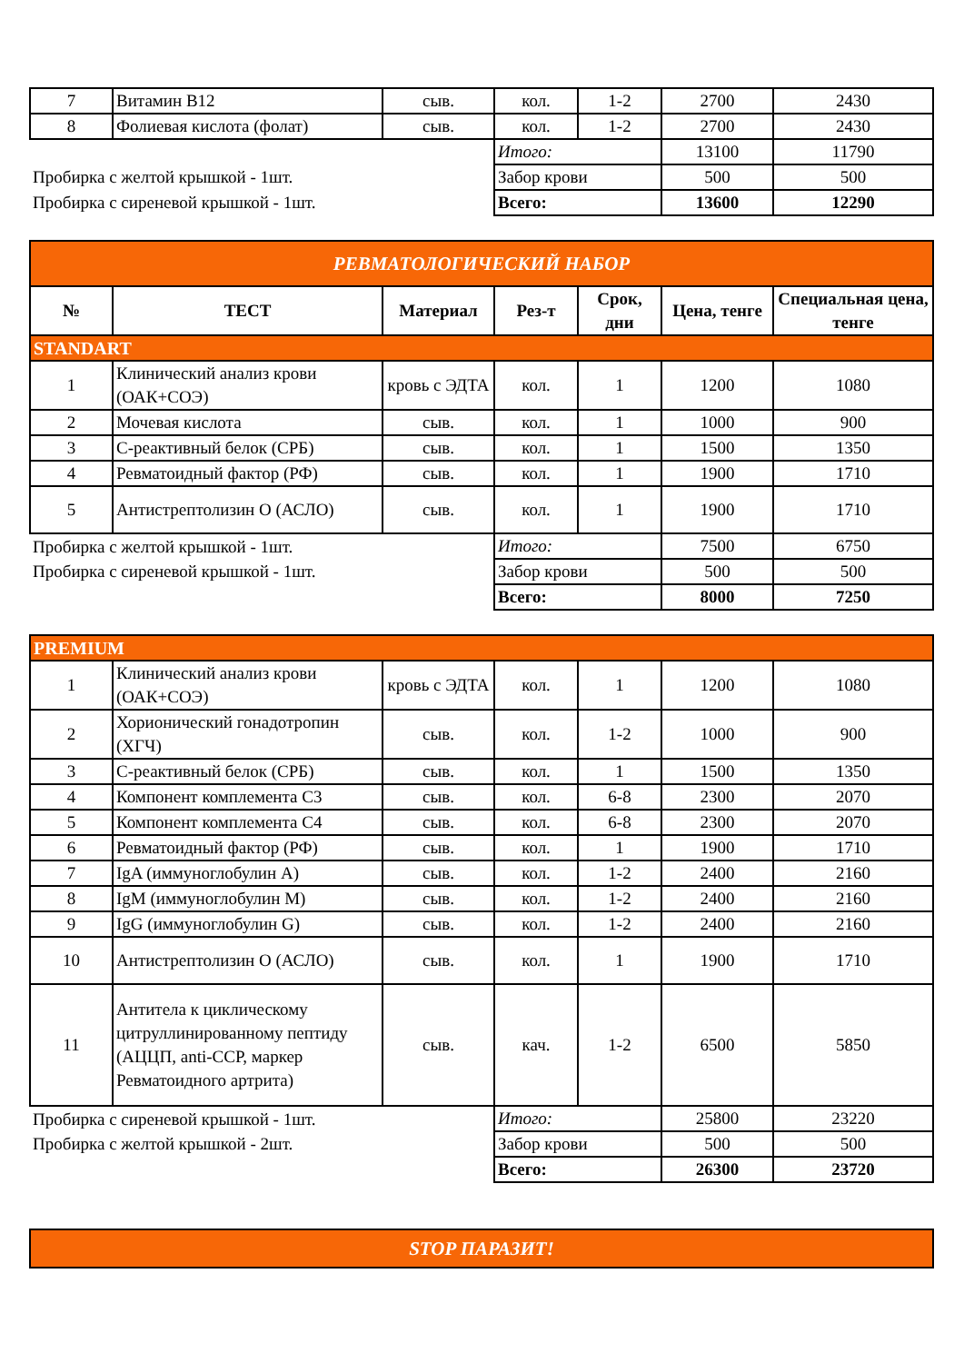| 7 | Витамин B12 | сыв. | кол. | 1-2 | 2700 | 2430 |
| 8 | Фолиевая кислота (фолат) | сыв. | кол. | 1-2 | 2700 | 2430 |
| | | | Итого: | | 13100 | 11790 |
| Пробирка с желтой крышкой - 1шт. | | | Забор крови | | 500 | 500 |
| Пробирка с сиреневой крышкой - 1шт. | | | Всего: | | 13600 | 12290 |
| РЕВМАТОЛОГИЧЕСКИЙ НАБОР | | | | | | |
| № | ТЕСТ | Материал | Рез-т | Срок, дни | Цена, тенге | Специальная цена, тенге |
| STANDART | | | | | | |
| 1 | Клинический анализ крови (ОАК+СОЭ) | кровь с ЭДТА | кол. | 1 | 1200 | 1080 |
| 2 | Мочевая кислота | сыв. | кол. | 1 | 1000 | 900 |
| 3 | С-реактивный белок (СРБ) | сыв. | кол. | 1 | 1500 | 1350 |
| 4 | Ревматоидный фактор (РФ) | сыв. | кол. | 1 | 1900 | 1710 |
| 5 | Антистрептолизин О (АСЛО) | сыв. | кол. | 1 | 1900 | 1710 |
| Пробирка с желтой крышкой - 1шт. | | | Итого: | | 7500 | 6750 |
| Пробирка с сиреневой крышкой - 1шт. | | | Забор крови | | 500 | 500 |
| | | | Всего: | | 8000 | 7250 |
| PREMIUM | | | | | | |
| 1 | Клинический анализ крови (ОАК+СОЭ) | кровь с ЭДТА | кол. | 1 | 1200 | 1080 |
| 2 | Хорионический гонадотропин (ХГЧ) | сыв. | кол. | 1-2 | 1000 | 900 |
| 3 | С-реактивный белок (СРБ) | сыв. | кол. | 1 | 1500 | 1350 |
| 4 | Компонент комплемента С3 | сыв. | кол. | 6-8 | 2300 | 2070 |
| 5 | Компонент комплемента С4 | сыв. | кол. | 6-8 | 2300 | 2070 |
| 6 | Ревматоидный фактор (РФ) | сыв. | кол. | 1 | 1900 | 1710 |
| 7 | IgA (иммуноглобулин А) | сыв. | кол. | 1-2 | 2400 | 2160 |
| 8 | IgM (иммуноглобулин M) | сыв. | кол. | 1-2 | 2400 | 2160 |
| 9 | IgG (иммуноглобулин G) | сыв. | кол. | 1-2 | 2400 | 2160 |
| 10 | Антистрептолизин О (АСЛО) | сыв. | кол. | 1 | 1900 | 1710 |
| 11 | Антитела к циклическому цитруллинированному пептиду (АЦЦП, anti-CCP, маркер Ревматоидного артрита) | сыв. | кач. | 1-2 | 6500 | 5850 |
| Пробирка с сиреневой крышкой - 1шт. | | | Итого: | | 25800 | 23220 |
| Пробирка с желтой крышкой - 2шт. | | | Забор крови | | 500 | 500 |
| | | | Всего: | | 26300 | 23720 |
| STOP ПАРАЗИТ! | | | | | | |